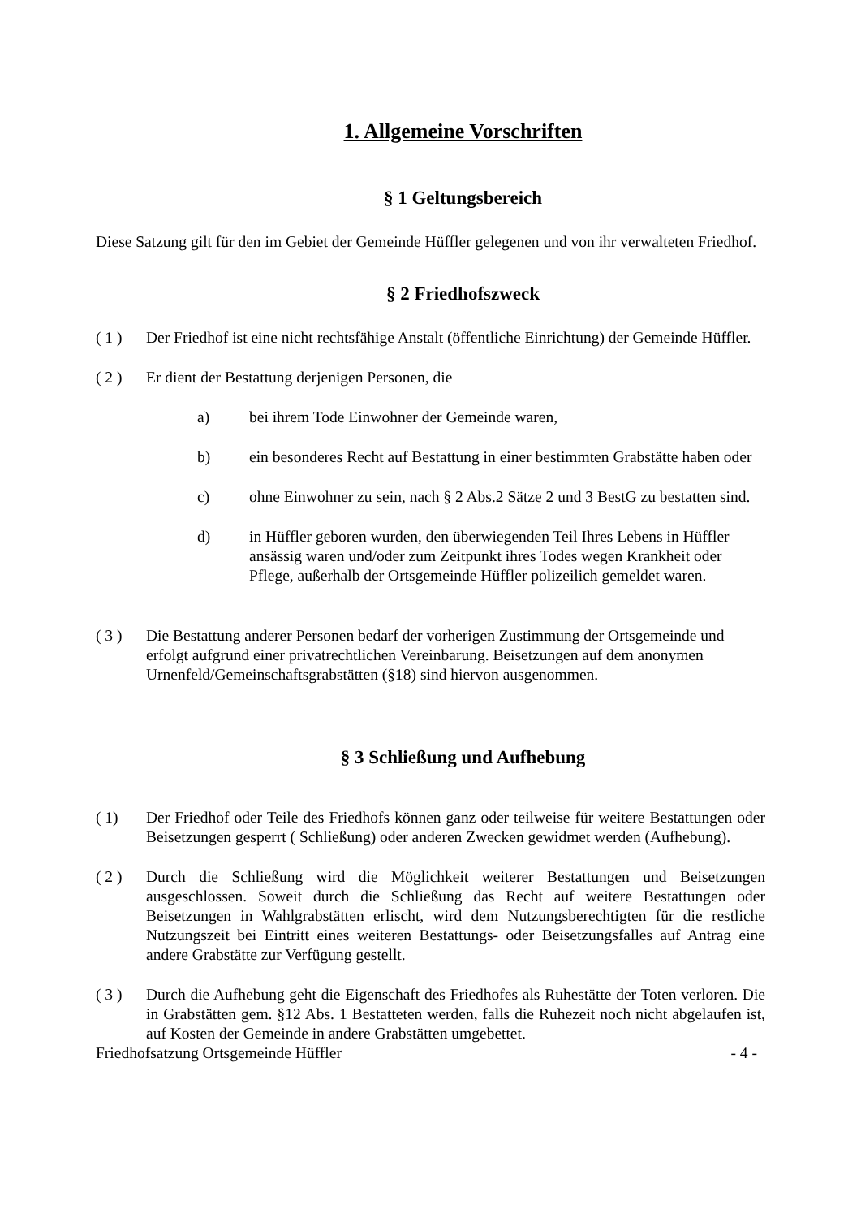1. Allgemeine Vorschriften
§ 1 Geltungsbereich
Diese Satzung gilt für den im Gebiet der Gemeinde Hüffler gelegenen und von ihr verwalteten Friedhof.
§ 2 Friedhofszweck
( 1 ) Der Friedhof ist eine nicht rechtsfähige Anstalt (öffentliche Einrichtung) der Gemeinde Hüffler.
( 2 ) Er dient der Bestattung derjenigen Personen, die
a) bei ihrem Tode Einwohner der Gemeinde waren,
b) ein besonderes Recht auf Bestattung in einer bestimmten Grabstätte haben oder
c) ohne Einwohner zu sein, nach § 2 Abs.2 Sätze 2 und 3 BestG zu bestatten sind.
d) in Hüffler geboren wurden, den überwiegenden Teil Ihres Lebens in Hüffler ansässig waren und/oder zum Zeitpunkt ihres Todes wegen Krankheit oder Pflege, außerhalb der Ortsgemeinde Hüffler polizeilich gemeldet waren.
( 3 ) Die Bestattung anderer Personen bedarf der vorherigen Zustimmung der Ortsgemeinde und erfolgt aufgrund einer privatrechtlichen Vereinbarung. Beisetzungen auf dem anonymen Urnenfeld/Gemeinschaftsgrabstätten (§18) sind hiervon ausgenommen.
§ 3 Schließung und Aufhebung
( 1) Der Friedhof oder Teile des Friedhofs können ganz oder teilweise für weitere Bestattungen oder Beisetzungen gesperrt ( Schließung) oder anderen Zwecken gewidmet werden (Aufhebung).
( 2 ) Durch die Schließung wird die Möglichkeit weiterer Bestattungen und Beisetzungen ausgeschlossen. Soweit durch die Schließung das Recht auf weitere Bestattungen oder Beisetzungen in Wahlgrabstätten erlischt, wird dem Nutzungsberechtigten für die restliche Nutzungszeit bei Eintritt eines weiteren Bestattungs- oder Beisetzungsfalles auf Antrag eine andere Grabstätte zur Verfügung gestellt.
( 3 ) Durch die Aufhebung geht die Eigenschaft des Friedhofes als Ruhestätte der Toten verloren. Die in Grabstätten gem. §12 Abs. 1 Bestatteten werden, falls die Ruhezeit noch nicht abgelaufen ist, auf Kosten der Gemeinde in andere Grabstätten umgebettet.
Friedhofsatzung Ortsgemeinde Hüffler - 4 -